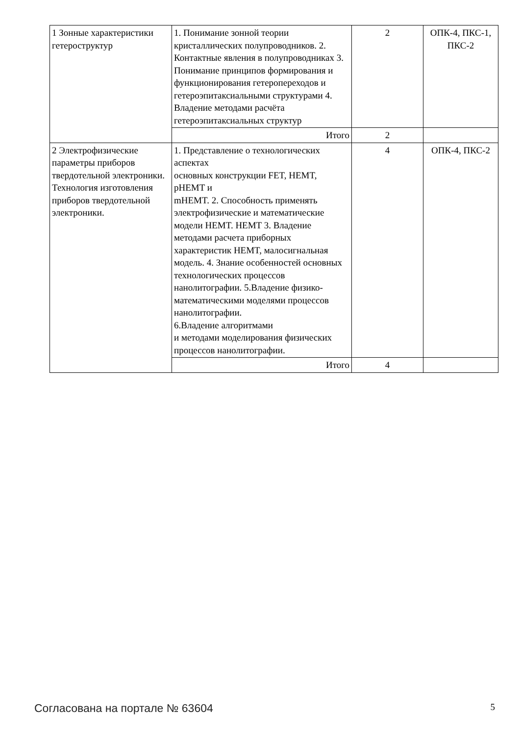| 1 Зонные характеристики гетероструктур | 1. Понимание зонной теории кристаллических полупроводников. 2. Контактные явления в полупроводниках 3. Понимание принципов формирования и функционирования гетеропереходов и гетероэпитаксиальными структурами 4. Владение методами расчёта гетероэпитаксиальных структур | 2 | ОПК-4, ПКС-1, ПКС-2 |
| | Итого | 2 | |
| 2 Электрофизические параметры приборов твердотельной электроники. Технология изготовления приборов твердотельной электроники. | 1. Представление о технологических аспектах основных конструкции FET, HEMT, pHEMT и mHEMT. 2. Способность применять электрофизические и математические модели HEMT. HEMT 3. Владение методами расчета приборных характеристик HEMT, малосигнальная модель. 4. Знание особенностей основных технологических процессов нанолитографии. 5.Владение физико-математическими моделями процессов нанолитографии. 6.Владение алгоритмами и методами моделирования физических процессов нанолитографии. | 4 | ОПК-4, ПКС-2 |
| | Итого | 4 | |
Согласована на портале № 63604 5